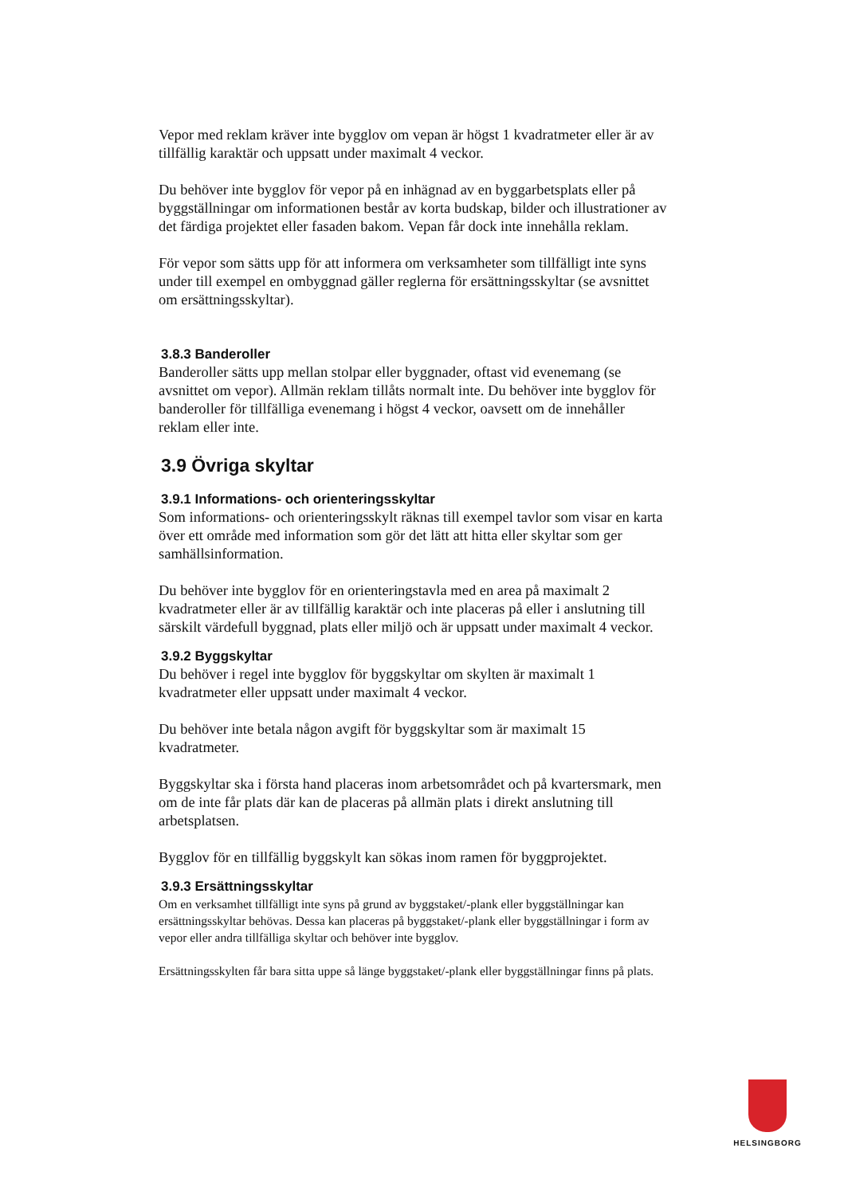Vepor med reklam kräver inte bygglov om vepan är högst 1 kvadratmeter eller är av tillfällig karaktär och uppsatt under maximalt 4 veckor.
Du behöver inte bygglov för vepor på en inhägnad av en byggarbetsplats eller på byggställningar om informationen består av korta budskap, bilder och illustrationer av det färdiga projektet eller fasaden bakom. Vepan får dock inte innehålla reklam.
För vepor som sätts upp för att informera om verksamheter som tillfälligt inte syns under till exempel en ombyggnad gäller reglerna för ersättningsskyltar (se avsnittet om ersättningsskyltar).
3.8.3 Banderoller
Banderoller sätts upp mellan stolpar eller byggnader, oftast vid evenemang (se avsnittet om vepor). Allmän reklam tillåts normalt inte. Du behöver inte bygglov för banderoller för tillfälliga evenemang i högst 4 veckor, oavsett om de innehåller reklam eller inte.
3.9 Övriga skyltar
3.9.1 Informations- och orienteringsskyltar
Som informations- och orienteringsskylt räknas till exempel tavlor som visar en karta över ett område med information som gör det lätt att hitta eller skyltar som ger samhällsinformation.
Du behöver inte bygglov för en orienteringstavla med en area på maximalt 2 kvadratmeter eller är av tillfällig karaktär och inte placeras på eller i anslutning till särskilt värdefull byggnad, plats eller miljö och är uppsatt under maximalt 4 veckor.
3.9.2 Byggskyltar
Du behöver i regel inte bygglov för byggskyltar om skylten är maximalt 1 kvadratmeter eller uppsatt under maximalt 4 veckor.
Du behöver inte betala någon avgift för byggskyltar som är maximalt 15 kvadratmeter.
Byggskyltar ska i första hand placeras inom arbetsområdet och på kvartersmark, men om de inte får plats där kan de placeras på allmän plats i direkt anslutning till arbetsplatsen.
Bygglov för en tillfällig byggskylt kan sökas inom ramen för byggprojektet.
3.9.3 Ersättningsskyltar
Om en verksamhet tillfälligt inte syns på grund av byggstaket/-plank eller byggställningar kan ersättningsskyltar behövas. Dessa kan placeras på byggstaket/-plank eller byggställningar i form av vepor eller andra tillfälliga skyltar och behöver inte bygglov.
Ersättningsskylten får bara sitta uppe så länge byggstaket/-plank eller byggställningar finns på plats.
HELSINGBORG